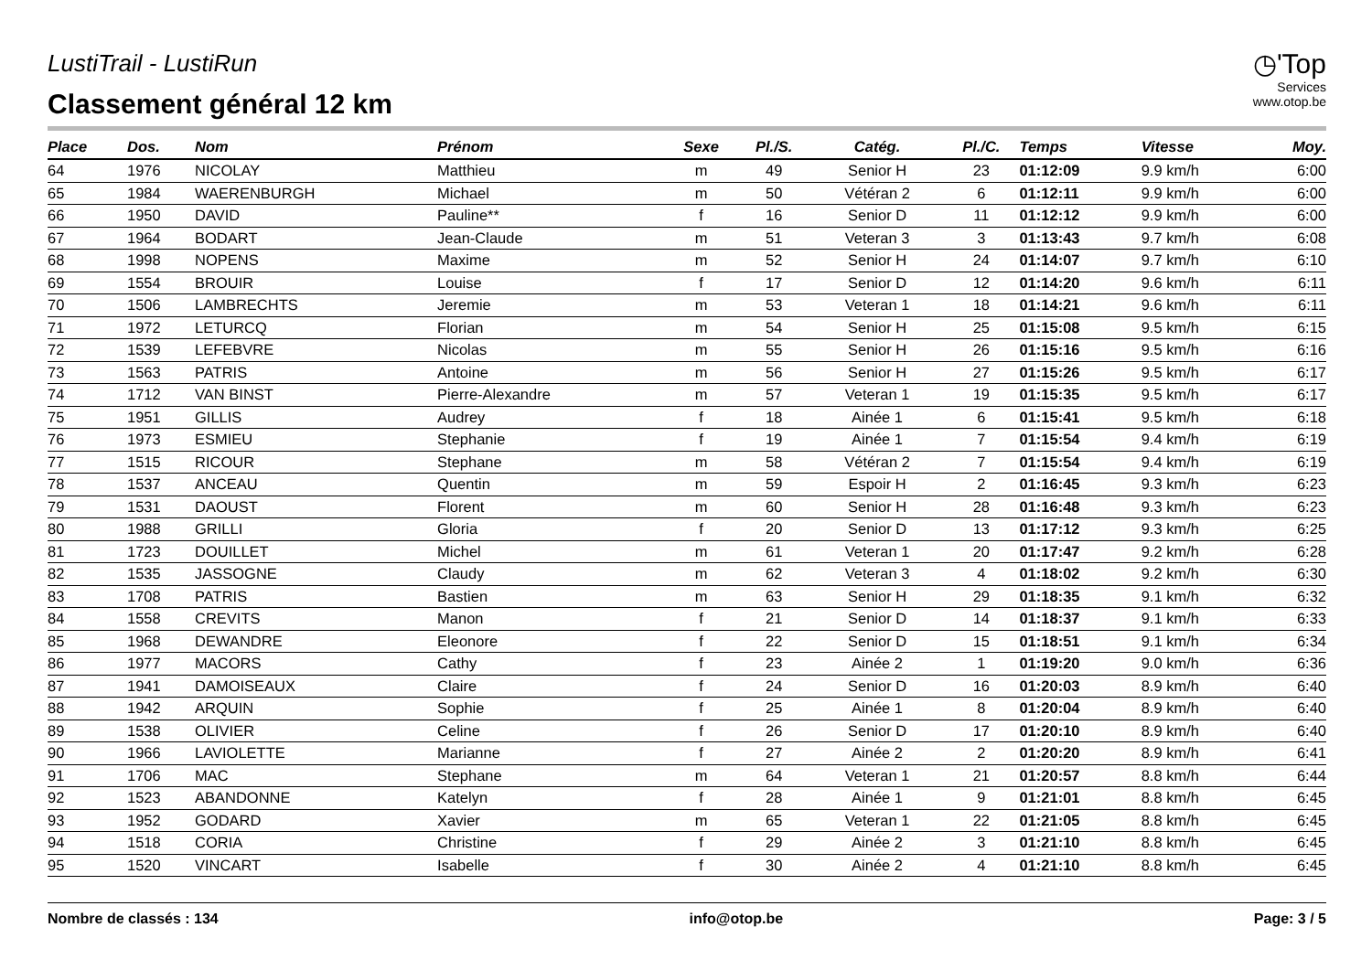LustiTrail - LustiRun
Classement général 12 km
◷'Top
Services
www.otop.be
| Place | Dos. | Nom | Prénom | Sexe | Pl./S. | Catég. | Pl./C. | Temps | Vitesse | Moy. |
| --- | --- | --- | --- | --- | --- | --- | --- | --- | --- | --- |
| 64 | 1976 | NICOLAY | Matthieu | m | 49 | Senior H | 23 | 01:12:09 | 9.9 km/h | 6:00 |
| 65 | 1984 | WAERENBURGH | Michael | m | 50 | Vétéran 2 | 6 | 01:12:11 | 9.9 km/h | 6:00 |
| 66 | 1950 | DAVID | Pauline** | f | 16 | Senior D | 11 | 01:12:12 | 9.9 km/h | 6:00 |
| 67 | 1964 | BODART | Jean-Claude | m | 51 | Veteran 3 | 3 | 01:13:43 | 9.7 km/h | 6:08 |
| 68 | 1998 | NOPENS | Maxime | m | 52 | Senior H | 24 | 01:14:07 | 9.7 km/h | 6:10 |
| 69 | 1554 | BROUIR | Louise | f | 17 | Senior D | 12 | 01:14:20 | 9.6 km/h | 6:11 |
| 70 | 1506 | LAMBRECHTS | Jeremie | m | 53 | Veteran 1 | 18 | 01:14:21 | 9.6 km/h | 6:11 |
| 71 | 1972 | LETURCQ | Florian | m | 54 | Senior H | 25 | 01:15:08 | 9.5 km/h | 6:15 |
| 72 | 1539 | LEFEBVRE | Nicolas | m | 55 | Senior H | 26 | 01:15:16 | 9.5 km/h | 6:16 |
| 73 | 1563 | PATRIS | Antoine | m | 56 | Senior H | 27 | 01:15:26 | 9.5 km/h | 6:17 |
| 74 | 1712 | VAN BINST | Pierre-Alexandre | m | 57 | Veteran 1 | 19 | 01:15:35 | 9.5 km/h | 6:17 |
| 75 | 1951 | GILLIS | Audrey | f | 18 | Ainée 1 | 6 | 01:15:41 | 9.5 km/h | 6:18 |
| 76 | 1973 | ESMIEU | Stephanie | f | 19 | Ainée 1 | 7 | 01:15:54 | 9.4 km/h | 6:19 |
| 77 | 1515 | RICOUR | Stephane | m | 58 | Vétéran 2 | 7 | 01:15:54 | 9.4 km/h | 6:19 |
| 78 | 1537 | ANCEAU | Quentin | m | 59 | Espoir H | 2 | 01:16:45 | 9.3 km/h | 6:23 |
| 79 | 1531 | DAOUST | Florent | m | 60 | Senior H | 28 | 01:16:48 | 9.3 km/h | 6:23 |
| 80 | 1988 | GRILLI | Gloria | f | 20 | Senior D | 13 | 01:17:12 | 9.3 km/h | 6:25 |
| 81 | 1723 | DOUILLET | Michel | m | 61 | Veteran 1 | 20 | 01:17:47 | 9.2 km/h | 6:28 |
| 82 | 1535 | JASSOGNE | Claudy | m | 62 | Veteran 3 | 4 | 01:18:02 | 9.2 km/h | 6:30 |
| 83 | 1708 | PATRIS | Bastien | m | 63 | Senior H | 29 | 01:18:35 | 9.1 km/h | 6:32 |
| 84 | 1558 | CREVITS | Manon | f | 21 | Senior D | 14 | 01:18:37 | 9.1 km/h | 6:33 |
| 85 | 1968 | DEWANDRE | Eleonore | f | 22 | Senior D | 15 | 01:18:51 | 9.1 km/h | 6:34 |
| 86 | 1977 | MACORS | Cathy | f | 23 | Ainée 2 | 1 | 01:19:20 | 9.0 km/h | 6:36 |
| 87 | 1941 | DAMOISEAUX | Claire | f | 24 | Senior D | 16 | 01:20:03 | 8.9 km/h | 6:40 |
| 88 | 1942 | ARQUIN | Sophie | f | 25 | Ainée 1 | 8 | 01:20:04 | 8.9 km/h | 6:40 |
| 89 | 1538 | OLIVIER | Celine | f | 26 | Senior D | 17 | 01:20:10 | 8.9 km/h | 6:40 |
| 90 | 1966 | LAVIOLETTE | Marianne | f | 27 | Ainée 2 | 2 | 01:20:20 | 8.9 km/h | 6:41 |
| 91 | 1706 | MAC | Stephane | m | 64 | Veteran 1 | 21 | 01:20:57 | 8.8 km/h | 6:44 |
| 92 | 1523 | ABANDONNE | Katelyn | f | 28 | Ainée 1 | 9 | 01:21:01 | 8.8 km/h | 6:45 |
| 93 | 1952 | GODARD | Xavier | m | 65 | Veteran 1 | 22 | 01:21:05 | 8.8 km/h | 6:45 |
| 94 | 1518 | CORIA | Christine | f | 29 | Ainée 2 | 3 | 01:21:10 | 8.8 km/h | 6:45 |
| 95 | 1520 | VINCART | Isabelle | f | 30 | Ainée 2 | 4 | 01:21:10 | 8.8 km/h | 6:45 |
Nombre de classés : 134 info@otop.be Page: 3 / 5